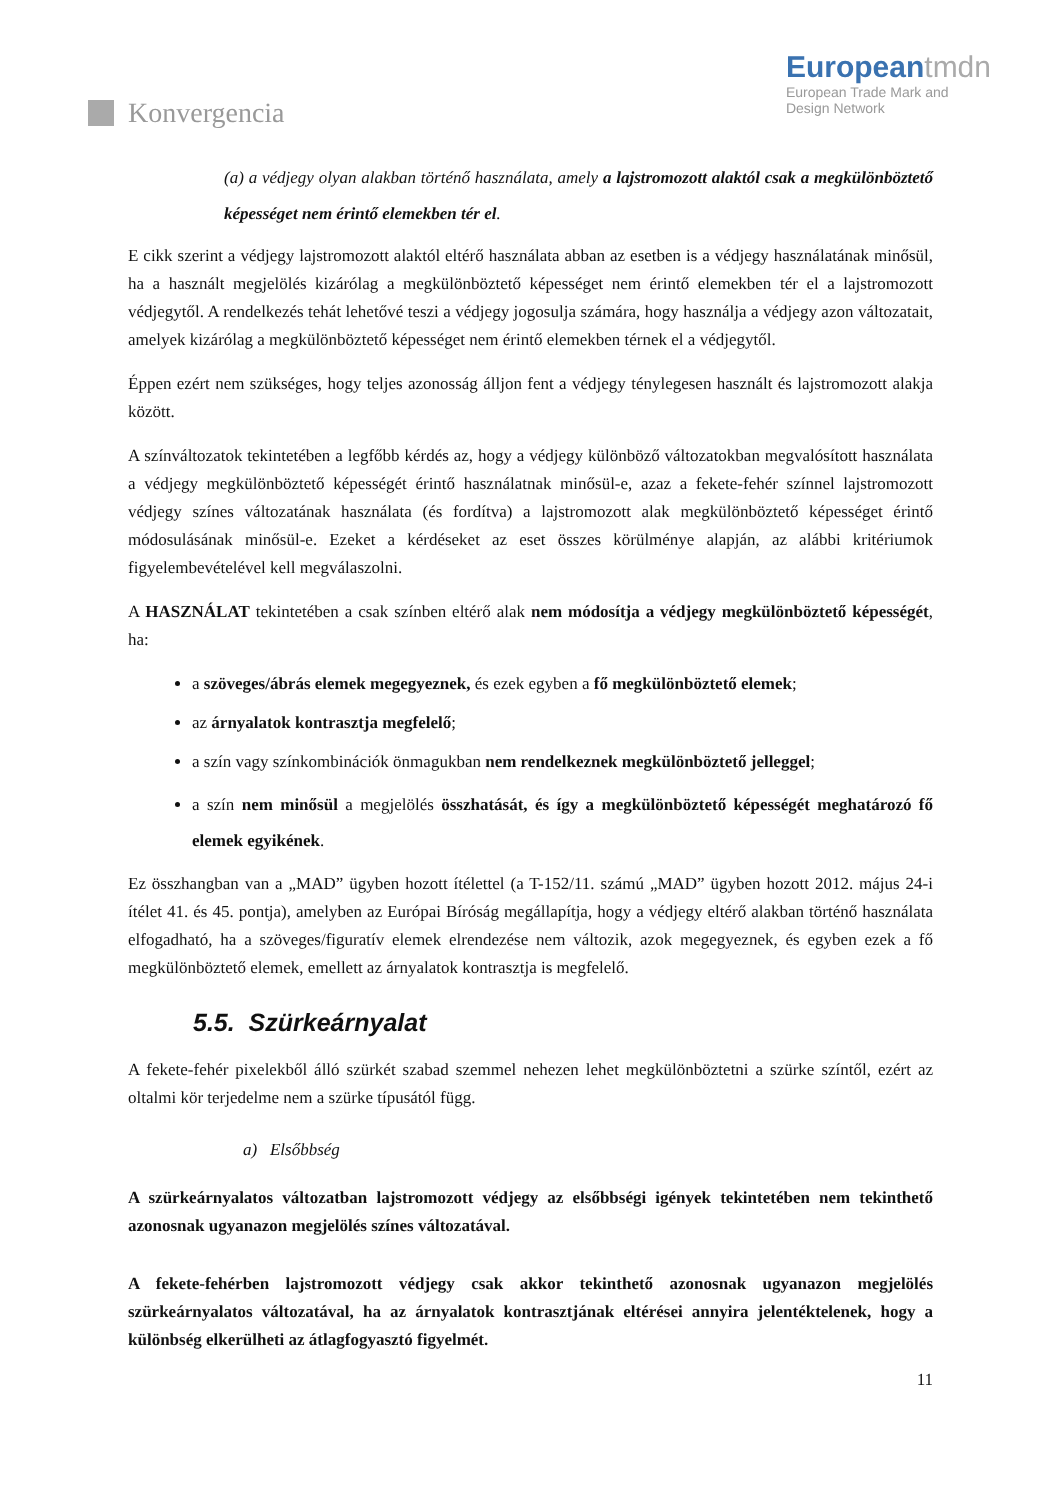Konvergencia
European tmdn
European Trade Mark and
Design Network
(a) a védjegy olyan alakban történő használata, amely a lajstromozott alaktól csak a megkülönböztető képességet nem érintő elemekben tér el.
E cikk szerint a védjegy lajstromozott alaktól eltérő használata abban az esetben is a védjegy használatának minősül, ha a használt megjelölés kizárólag a megkülönböztető képességet nem érintő elemekben tér el a lajstromozott védjegytől. A rendelkezés tehát lehetővé teszi a védjegy jogosulja számára, hogy használja a védjegy azon változatait, amelyek kizárólag a megkülönböztető képességet nem érintő elemekben térnek el a védjegytől.
Éppen ezért nem szükséges, hogy teljes azonosság álljon fent a védjegy ténylegesen használt és lajstromozott alakja között.
A színváltozatok tekintetében a legfőbb kérdés az, hogy a védjegy különböző változatokban megvalósított használata a védjegy megkülönböztető képességét érintő használatnak minősül-e, azaz a fekete-fehér színnel lajstromozott védjegy színes változatának használata (és fordítva) a lajstromozott alak megkülönböztető képességet érintő módosulásának minősül-e. Ezeket a kérdéseket az eset összes körülménye alapján, az alábbi kritériumok figyelembevételével kell megválaszolni.
A HASZNÁLAT tekintetében a csak színben eltérő alak nem módosítja a védjegy megkülönböztető képességét, ha:
a szöveges/ábrás elemek megegyeznek, és ezek egyben a fő megkülönböztető elemek;
az árnyalatok kontrasztja megfelelő;
a szín vagy színkombinációk önmagukban nem rendelkeznek megkülönböztető jelleggel;
a szín nem minősül a megjelölés összhatását, és így a megkülönböztető képességét meghatározó fő elemek egyikének.
Ez összhangban van a „MAD” ügyben hozott ítélettel (a T-152/11. számú „MAD” ügyben hozott 2012. május 24-i ítélet 41. és 45. pontja), amelyben az Európai Bíróság megállapítja, hogy a védjegy eltérő alakban történő használata elfogadható, ha a szöveges/figuratív elemek elrendezése nem változik, azok megegyeznek, és egyben ezek a fő megkülönböztető elemek, emellett az árnyalatok kontrasztja is megfelelő.
5.5. Szürkeárnyalat
A fekete-fehér pixelekből álló szürkét szabad szemmel nehezen lehet megkülönböztetni a szürke színtől, ezért az oltalmi kör terjedelme nem a szürke típusától függ.
a) Elsőbbség
A szürkeárnyalatos változatban lajstromozott védjegy az elsőbbségi igények tekintetében nem tekinthető azonosnak ugyanazon megjelölés színes változatával.
A fekete-fehérben lajstromozott védjegy csak akkor tekinthető azonosnak ugyanazon megjelölés szürkeárnyalatos változatával, ha az árnyalatok kontrasztjának eltérései annyira jelentéktelenek, hogy a különbség elkerülheti az átlagfogyasztó figyelmét.
11